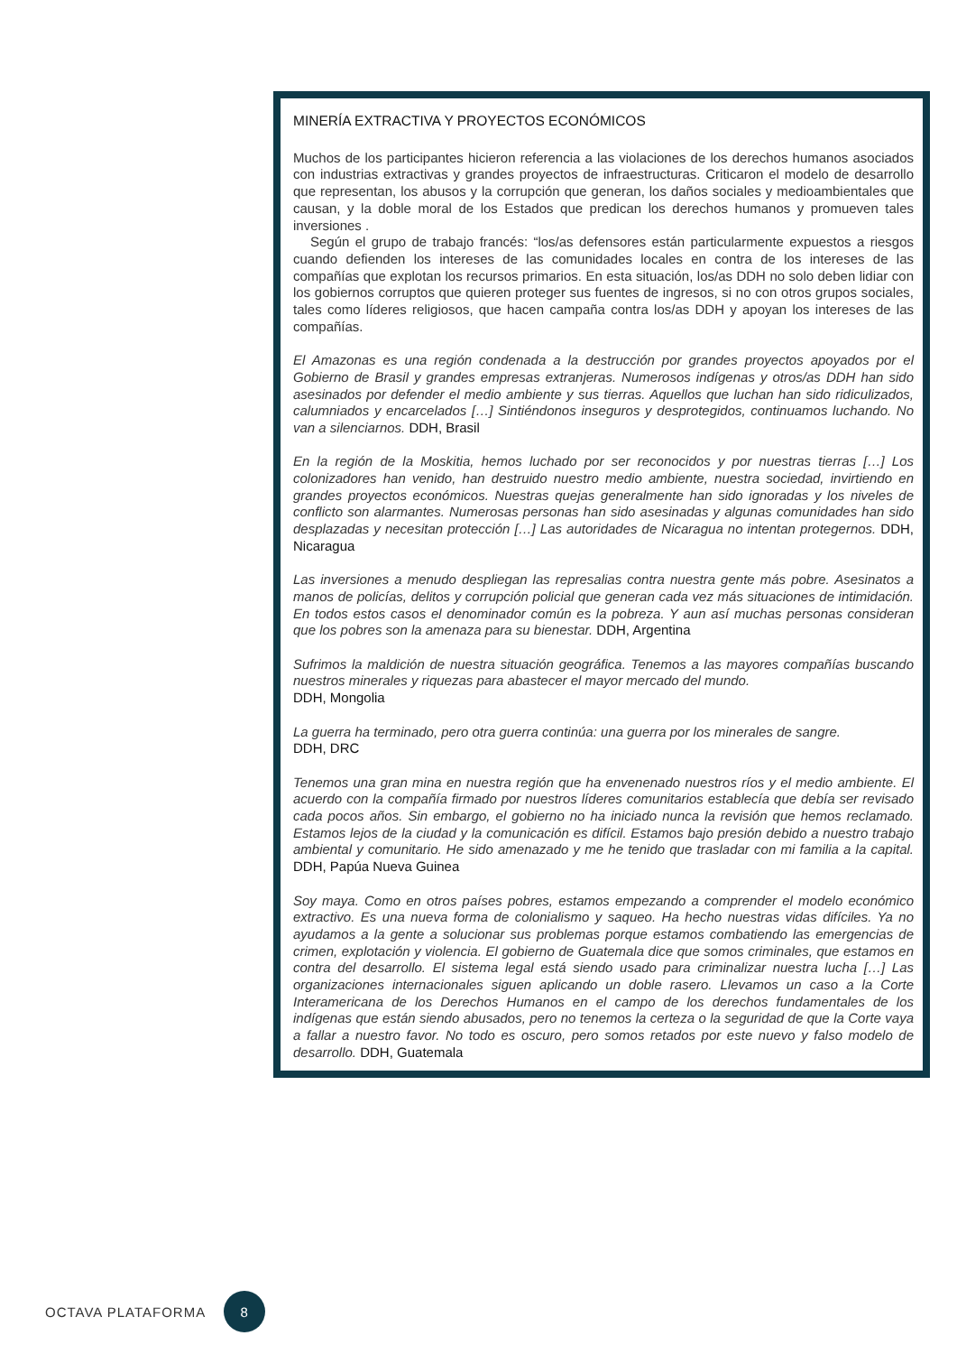MINERÍA EXTRACTIVA Y PROYECTOS ECONÓMICOS
Muchos de los participantes hicieron referencia a las violaciones de los derechos humanos asociados con industrias extractivas y grandes proyectos de infraestructuras. Criticaron el modelo de desarrollo que representan, los abusos y la corrupción que generan, los daños sociales y medioambientales que causan, y la doble moral de los Estados que predican los derechos humanos y promueven tales inversiones .
Según el grupo de trabajo francés: “los/as defensores están particularmente expuestos a riesgos cuando defienden los intereses de las comunidades locales en contra de los intereses de las compañías que explotan los recursos primarios. En esta situación, los/as DDH no solo deben lidiar con los gobiernos corruptos que quieren proteger sus fuentes de ingresos, si no con otros grupos sociales, tales como líderes religiosos, que hacen campaña contra los/as DDH y apoyan los intereses de las compañías.
El Amazonas es una región condenada a la destrucción por grandes proyectos apoyados por el Gobierno de Brasil y grandes empresas extranjeras. Numerosos indígenas y otros/as DDH han sido asesinados por defender el medio ambiente y sus tierras. Aquellos que luchan han sido ridiculizados, calumniados y encarcelados […] Sintiéndonos inseguros y desprotegidos, continuamos luchando. No van a silenciarnos. DDH, Brasil
En la región de la Moskitia, hemos luchado por ser reconocidos y por nuestras tierras […] Los colonizadores han venido, han destruido nuestro medio ambiente, nuestra sociedad, invirtiendo en grandes proyectos económicos. Nuestras quejas generalmente han sido ignoradas y los niveles de conflicto son alarmantes. Numerosas personas han sido asesinadas y algunas comunidades han sido desplazadas y necesitan protección […] Las autoridades de Nicaragua no intentan protegernos. DDH, Nicaragua
Las inversiones a menudo despliegan las represalias contra nuestra gente más pobre. Asesinatos a manos de policías, delitos y corrupción policial que generan cada vez más situaciones de intimidación. En todos estos casos el denominador común es la pobreza. Y aun así muchas personas consideran que los pobres son la amenaza para su bienestar. DDH, Argentina
Sufrimos la maldición de nuestra situación geográfica. Tenemos a las mayores compañías buscando nuestros minerales y riquezas para abastecer el mayor mercado del mundo.
DDH, Mongolia
La guerra ha terminado, pero otra guerra continúa: una guerra por los minerales de sangre.
DDH, DRC
Tenemos una gran mina en nuestra región que ha envenenado nuestros ríos y el medio ambiente. El acuerdo con la compañía firmado por nuestros líderes comunitarios establecía que debía ser revisado cada pocos años. Sin embargo, el gobierno no ha iniciado nunca la revisión que hemos reclamado. Estamos lejos de la ciudad y la comunicación es difícil. Estamos bajo presión debido a nuestro trabajo ambiental y comunitario. He sido amenazado y me he tenido que trasladar con mi familia a la capital. DDH, Papúa Nueva Guinea
Soy maya. Como en otros países pobres, estamos empezando a comprender el modelo económico extractivo. Es una nueva forma de colonialismo y saqueo. Ha hecho nuestras vidas difíciles. Ya no ayudamos a la gente a solucionar sus problemas porque estamos combatiendo las emergencias de crimen, explotación y violencia. El gobierno de Guatemala dice que somos criminales, que estamos en contra del desarrollo. El sistema legal está siendo usado para criminalizar nuestra lucha […] Las organizaciones internacionales siguen aplicando un doble rasero. Llevamos un caso a la Corte Interamericana de los Derechos Humanos en el campo de los derechos fundamentales de los indígenas que están siendo abusados, pero no tenemos la certeza o la seguridad de que la Corte vaya a fallar a nuestro favor. No todo es oscuro, pero somos retados por este nuevo y falso modelo de desarrollo. DDH, Guatemala
OCTAVA PLATAFORMA 8